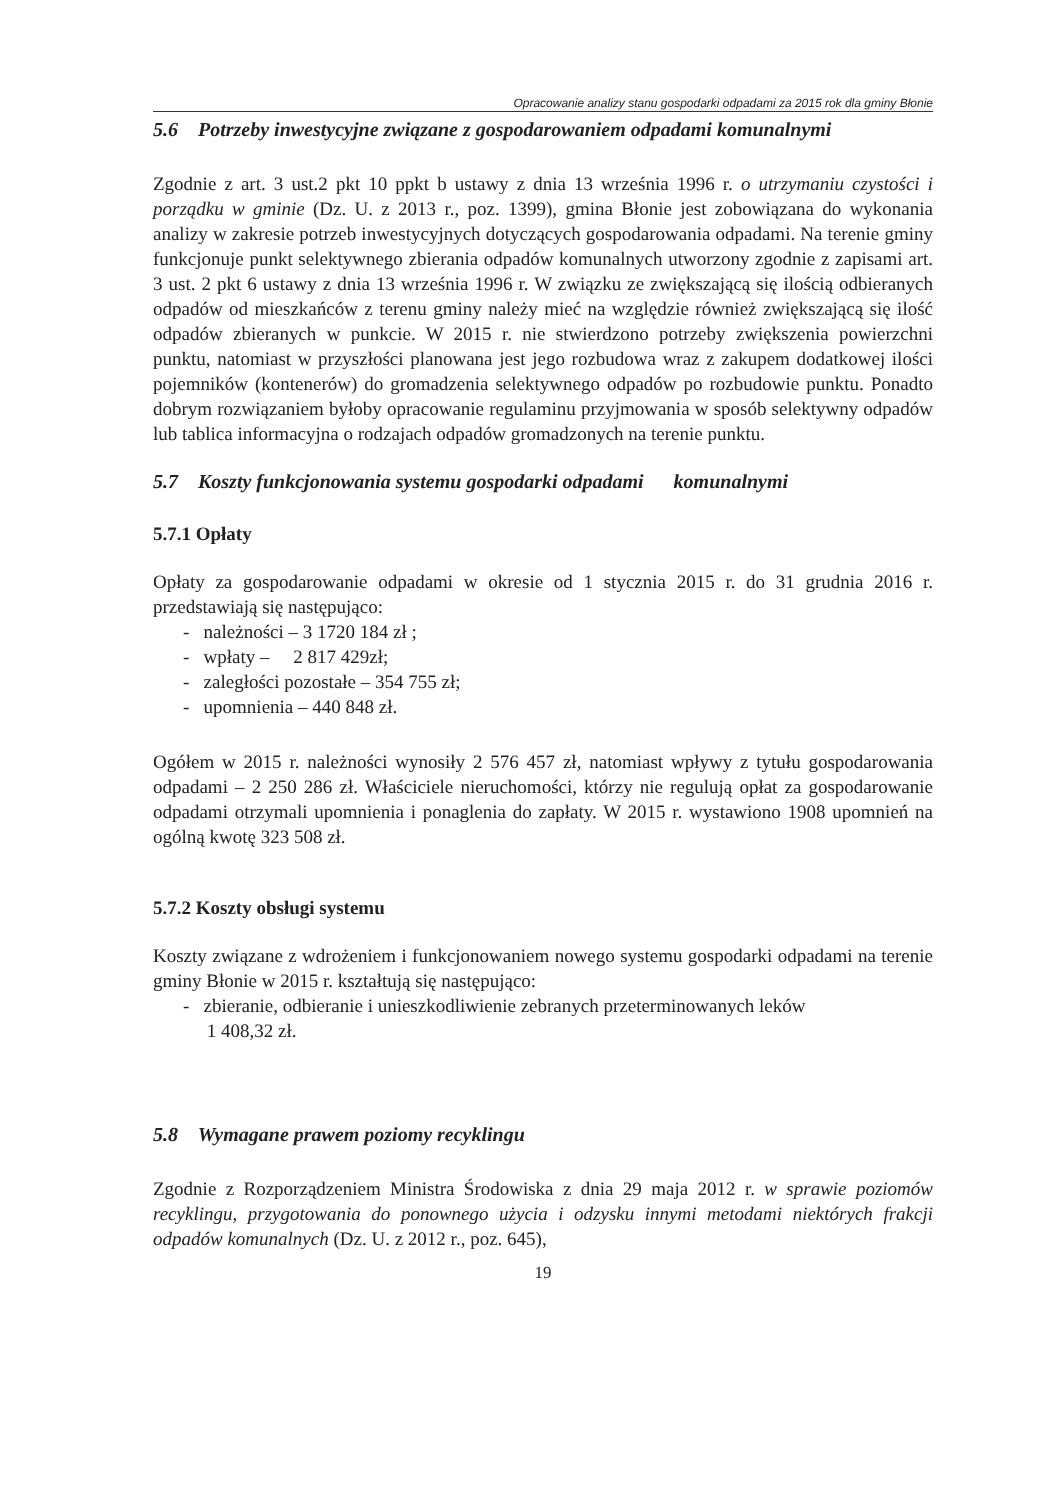Opracowanie analizy stanu gospodarki odpadami za 2015 rok dla gminy Błonie
5.6 Potrzeby inwestycyjne związane z gospodarowaniem odpadami komunalnymi
Zgodnie z art. 3 ust.2 pkt 10 ppkt b ustawy z dnia 13 września 1996 r. o utrzymaniu czystości i porządku w gminie (Dz. U. z 2013 r., poz. 1399), gmina Błonie jest zobowiązana do wykonania analizy w zakresie potrzeb inwestycyjnych dotyczących gospodarowania odpadami. Na terenie gminy funkcjonuje punkt selektywnego zbierania odpadów komunalnych utworzony zgodnie z zapisami art. 3 ust. 2 pkt 6 ustawy z dnia 13 września 1996 r. W związku ze zwiększającą się ilością odbieranych odpadów od mieszkańców z terenu gminy należy mieć na względzie również zwiększającą się ilość odpadów zbieranych w punkcie. W 2015 r. nie stwierdzono potrzeby zwiększenia powierzchni punktu, natomiast w przyszłości planowana jest jego rozbudowa wraz z zakupem dodatkowej ilości pojemników (kontenerów) do gromadzenia selektywnego odpadów po rozbudowie punktu. Ponadto dobrym rozwiązaniem byłoby opracowanie regulaminu przyjmowania w sposób selektywny odpadów lub tablica informacyjna o rodzajach odpadów gromadzonych na terenie punktu.
5.7 Koszty funkcjonowania systemu gospodarki odpadami komunalnymi
5.7.1 Opłaty
Opłaty za gospodarowanie odpadami w okresie od 1 stycznia 2015 r. do 31 grudnia 2016 r. przedstawiają się następująco:
- należności – 3 1720 184 zł ;
- wpłaty – 2 817 429zł;
- zaległości pozostałe – 354 755 zł;
- upomnienia – 440 848 zł.
Ogółem w 2015 r. należności wynosiły 2 576 457 zł, natomiast wpływy z tytułu gospodarowania odpadami – 2 250 286 zł. Właściciele nieruchomości, którzy nie regulują opłat za gospodarowanie odpadami otrzymali upomnienia i ponaglenia do zapłaty. W 2015 r. wystawiono 1908 upomnień na ogólną kwotę 323 508 zł.
5.7.2 Koszty obsługi systemu
Koszty związane z wdrożeniem i funkcjonowaniem nowego systemu gospodarki odpadami na terenie gminy Błonie w 2015 r. kształtują się następująco:
- zbieranie, odbieranie i unieszkodliwienie zebranych przeterminowanych leków
1 408,32 zł.
5.8 Wymagane prawem poziomy recyklingu
Zgodnie z Rozporządzeniem Ministra Środowiska z dnia 29 maja 2012 r. w sprawie poziomów recyklingu, przygotowania do ponownego użycia i odzysku innymi metodami niektórych frakcji odpadów komunalnych (Dz. U. z 2012 r., poz. 645),
19